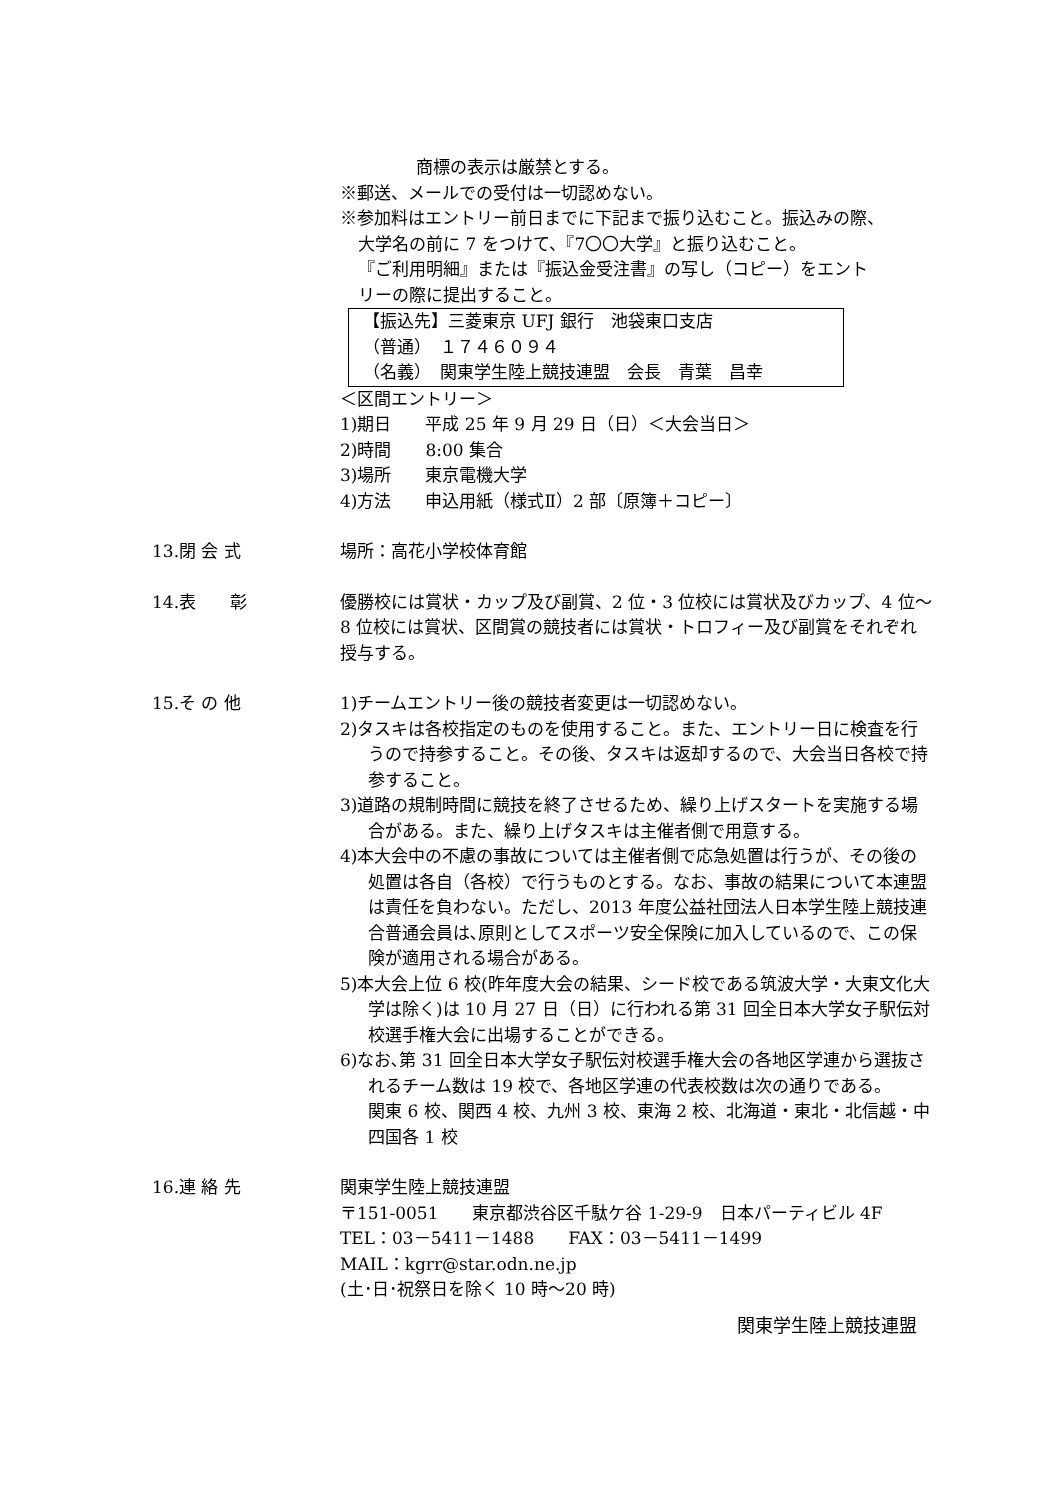商標の表示は厳禁とする。
※郵送、メールでの受付は一切認めない。
※参加料はエントリー前日までに下記まで振り込むこと。振込みの際、
大学名の前に 7 をつけて、『7〇〇大学』と振り込むこと。
『ご利用明細』または『振込金受注書』の写し（コピー）をエント
リーの際に提出すること。
【振込先】三菱東京 UFJ 銀行　池袋東口支店
（普通）　１７４６０９４
（名義）　関東学生陸上競技連盟　会長　青葉　昌幸
＜区間エントリー＞
1)期日　　平成 25 年 9 月 29 日（日）＜大会当日＞
2)時間　　8:00 集合
3)場所　　東京電機大学
4)方法　　申込用紙（様式Ⅱ）2 部〔原簿＋コピー〕
13.閉 会 式 場所：高花小学校体育館
14.表　　彰 優勝校には賞状・カップ及び副賞、2 位・3 位校には賞状及びカップ、4 位～8 位校には賞状、区間賞の競技者には賞状・トロフィー及び副賞をそれぞれ授与する。
15.そ の 他 1)チームエントリー後の競技者変更は一切認めない。
2)タスキは各校指定のものを使用すること。また、エントリー日に検査を行うので持参すること。その後、タスキは返却するので、大会当日各校で持参すること。
3)道路の規制時間に競技を終了させるため、繰り上げスタートを実施する場合がある。また、繰り上げタスキは主催者側で用意する。
4)本大会中の不慮の事故については主催者側で応急処置は行うが、その後の処置は各自（各校）で行うものとする。なお、事故の結果について本連盟は責任を負わない。ただし、2013 年度公益社団法人日本学生陸上競技連合普通会員は､原則としてスポーツ安全保険に加入しているので、この保険が適用される場合がある。
5)本大会上位 6 校(昨年度大会の結果、シード校である筑波大学・大東文化大学は除く)は 10 月 27 日（日）に行われる第 31 回全日本大学女子駅伝対校選手権大会に出場することができる。
6)なお､第 31 回全日本大学女子駅伝対校選手権大会の各地区学連から選抜されるチーム数は 19 校で、各地区学連の代表校数は次の通りである。
関東 6 校、関西 4 校、九州 3 校、東海 2 校、北海道・東北・北信越・中四国各 1 校
16.連 絡 先 関東学生陸上競技連盟
〒151-0051　　東京都渋谷区千駄ケ谷 1-29-9　日本パーティビル 4F
TEL：03－5411－1488　　FAX：03－5411－1499
MAIL：kgrr@star.odn.ne.jp
(土･日･祝祭日を除く 10 時～20 時)
関東学生陸上競技連盟